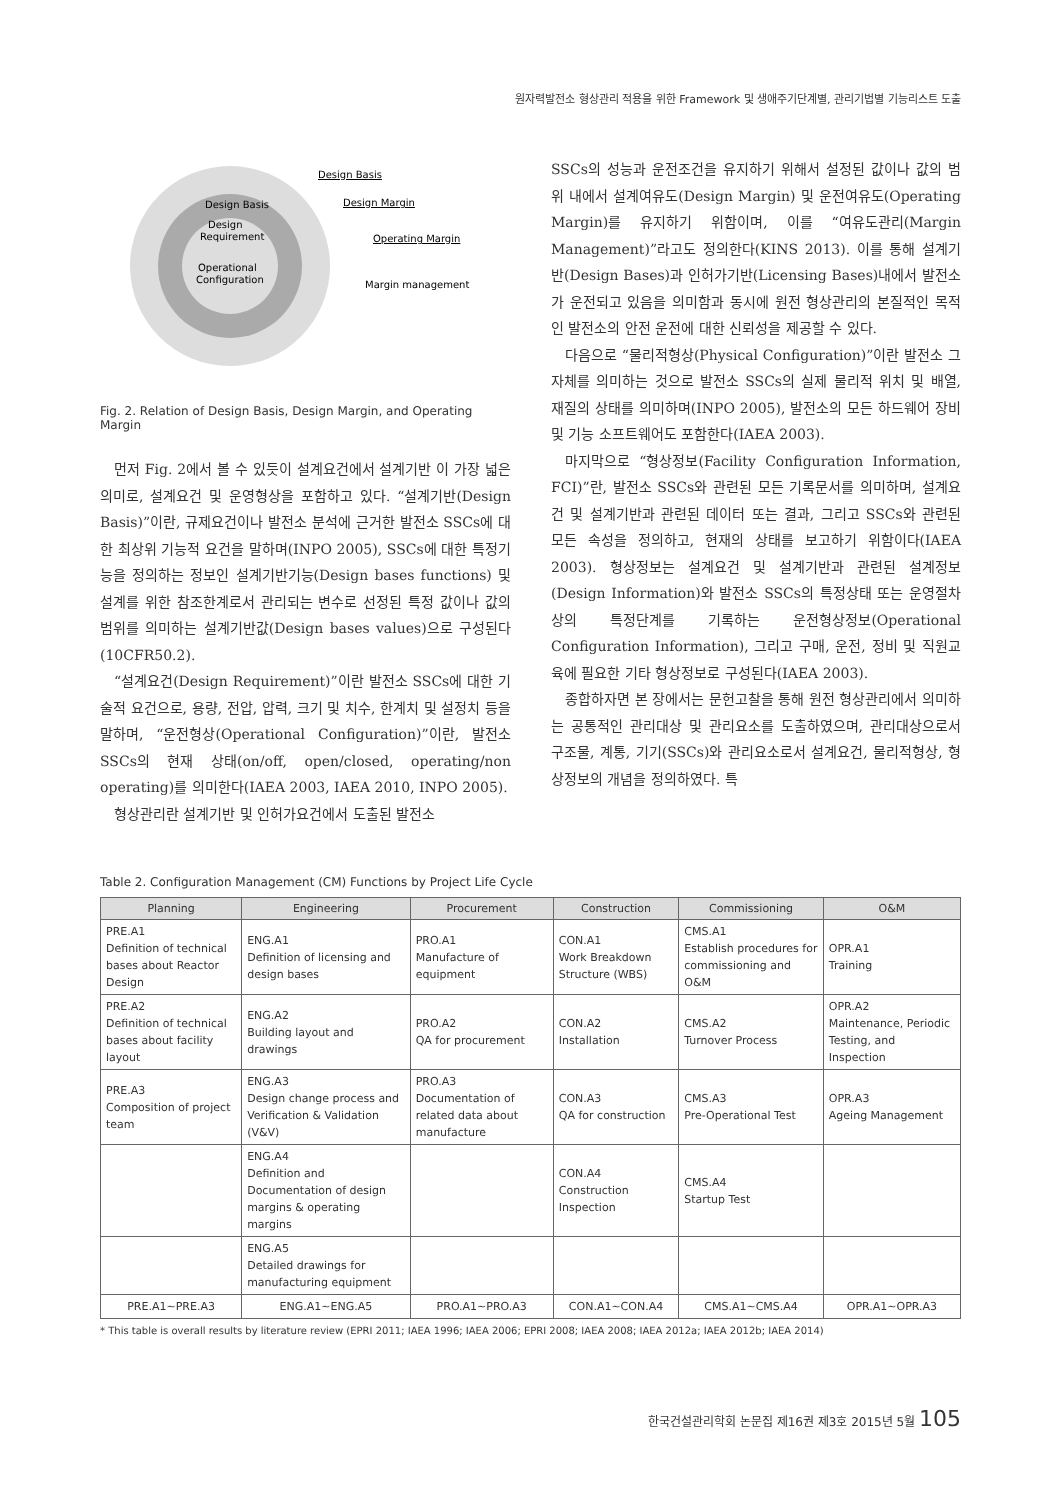원자력발전소 형상관리 적용을 위한 Framework 및 생애주기단계별, 관리기법별 기능리스트 도출
Design Basis
Design
Requirement
Operational
Configuration
Design Basis
Design Margin
Operating Margin
Margin management
Fig. 2. Relation of Design Basis, Design Margin, and Operating Margin
먼저 Fig. 2에서 볼 수 있듯이 설계요건에서 설계기반 이 가장 넓은 의미로, 설계요건 및 운영형상을 포함하고 있다. “설계기반(Design Basis)”이란, 규제요건이나 발전소 분석에 근거한 발전소 SSCs에 대한 최상위 기능적 요건을 말하며(INPO 2005), SSCs에 대한 특정기능을 정의하는 정보인 설계기반기능(Design bases functions) 및 설계를 위한 참조한계로서 관리되는 변수로 선정된 특정 값이나 값의 범위를 의미하는 설계기반값(Design bases values)으로 구성된다(10CFR50.2).
“설계요건(Design Requirement)”이란 발전소 SSCs에 대한 기술적 요건으로, 용량, 전압, 압력, 크기 및 치수, 한계치 및 설정치 등을 말하며, “운전형상(Operational Configuration)”이란, 발전소 SSCs의 현재 상태(on/off, open/closed, operating/non operating)를 의미한다(IAEA 2003, IAEA 2010, INPO 2005).
형상관리란 설계기반 및 인허가요건에서 도출된 발전소
SSCs의 성능과 운전조건을 유지하기 위해서 설정된 값이나 값의 범위 내에서 설계여유도(Design Margin) 및 운전여유도(Operating Margin)를 유지하기 위함이며, 이를 “여유도관리(Margin Management)”라고도 정의한다(KINS 2013). 이를 통해 설계기반(Design Bases)과 인허가기반(Licensing Bases)내에서 발전소가 운전되고 있음을 의미함과 동시에 원전 형상관리의 본질적인 목적인 발전소의 안전 운전에 대한 신뢰성을 제공할 수 있다.
다음으로 “물리적형상(Physical Configuration)”이란 발전소 그 자체를 의미하는 것으로 발전소 SSCs의 실제 물리적 위치 및 배열, 재질의 상태를 의미하며(INPO 2005), 발전소의 모든 하드웨어 장비 및 기능 소프트웨어도 포함한다(IAEA 2003).
마지막으로 “형상정보(Facility Configuration Information, FCI)”란, 발전소 SSCs와 관련된 모든 기록문서를 의미하며, 설계요건 및 설계기반과 관련된 데이터 또는 결과, 그리고 SSCs와 관련된 모든 속성을 정의하고, 현재의 상태를 보고하기 위함이다(IAEA 2003). 형상정보는 설계요건 및 설계기반과 관련된 설계정보(Design Information)와 발전소 SSCs의 특정상태 또는 운영절차 상의 특정단계를 기록하는 운전형상정보(Operational Configuration Information), 그리고 구매, 운전, 정비 및 직원교육에 필요한 기타 형상정보로 구성된다(IAEA 2003).
종합하자면 본 장에서는 문헌고찰을 통해 원전 형상관리에서 의미하는 공통적인 관리대상 및 관리요소를 도출하였으며, 관리대상으로서 구조물, 계통, 기기(SSCs)와 관리요소로서 설계요건, 물리적형상, 형상정보의 개념을 정의하였다. 특
Table 2. Configuration Management (CM) Functions by Project Life Cycle
| Planning | Engineering | Procurement | Construction | Commissioning | O&M |
| --- | --- | --- | --- | --- | --- |
| PRE.A1 Definition of technical bases about Reactor Design | ENG.A1 Definition of licensing and design bases | PRO.A1 Manufacture of equipment | CON.A1 Work Breakdown Structure (WBS) | CMS.A1 Establish procedures for commissioning and O&M | OPR.A1 Training |
| PRE.A2 Definition of technical bases about facility layout | ENG.A2 Building layout and drawings | PRO.A2 QA for procurement | CON.A2 Installation | CMS.A2 Turnover Process | OPR.A2 Maintenance, Periodic Testing, and Inspection |
| PRE.A3 Composition of project team | ENG.A3 Design change process and Verification & Validation (V&V) | PRO.A3 Documentation of related data about manufacture | CON.A3 QA for construction | CMS.A3 Pre-Operational Test | OPR.A3 Ageing Management |
| | ENG.A4 Definition and Documentation of design margins & operating margins | | CON.A4 Construction Inspection | CMS.A4 Startup Test | |
| | ENG.A5 Detailed drawings for manufacturing equipment | | | | |
| PRE.A1~PRE.A3 | ENG.A1~ENG.A5 | PRO.A1~PRO.A3 | CON.A1~CON.A4 | CMS.A1~CMS.A4 | OPR.A1~OPR.A3 |
* This table is overall results by literature review (EPRI 2011; IAEA 1996; IAEA 2006; EPRI 2008; IAEA 2008; IAEA 2012a; IAEA 2012b; IAEA 2014)
한국건설관리학회 논문집 제16권 제3호 2015년 5월 105